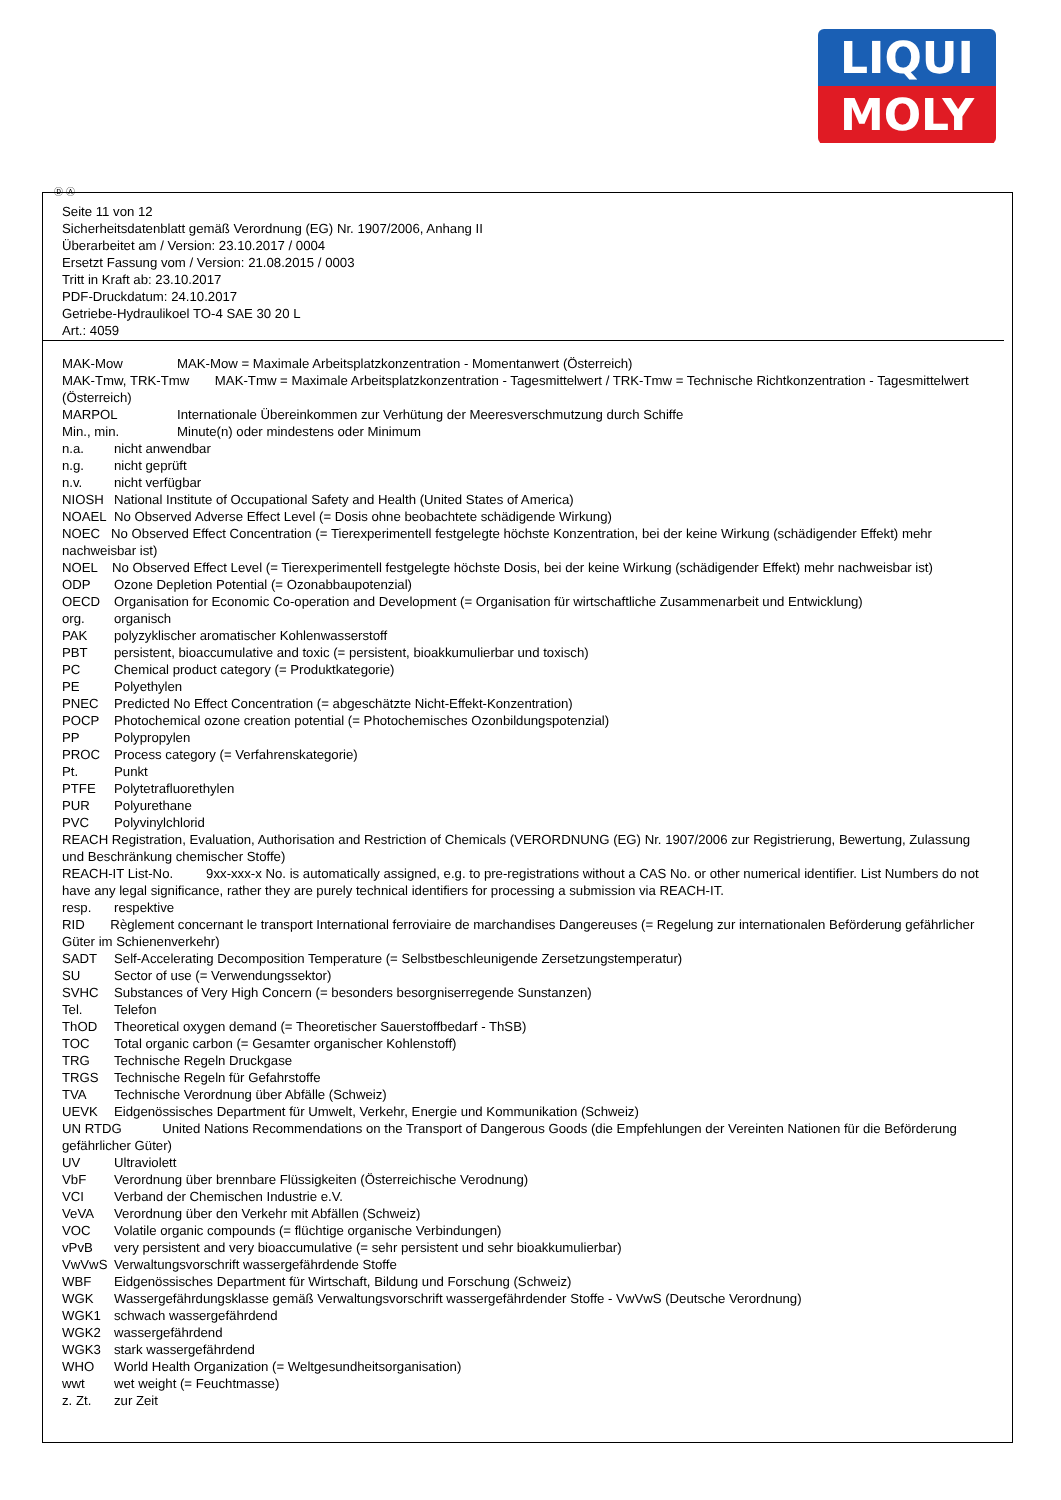LIQUI
MOLY
Ⓓ Ⓐ
Seite 11 von 12
Sicherheitsdatenblatt gemäß Verordnung (EG) Nr. 1907/2006, Anhang II
Überarbeitet am / Version: 23.10.2017 / 0004
Ersetzt Fassung vom / Version: 21.08.2015 / 0003
Tritt in Kraft ab: 23.10.2017
PDF-Druckdatum: 24.10.2017
Getriebe-Hydraulikoel TO-4 SAE 30 20 L
Art.: 4059
MAK-Mow MAK-Mow = Maximale Arbeitsplatzkonzentration - Momentanwert (Österreich)
MAK-Tmw, TRK-Tmw MAK-Tmw = Maximale Arbeitsplatzkonzentration - Tagesmittelwert / TRK-Tmw = Technische Richtkonzentration - Tagesmittelwert (Österreich)
MARPOL Internationale Übereinkommen zur Verhütung der Meeresverschmutzung durch Schiffe
Min., min. Minute(n) oder mindestens oder Minimum
n.a. nicht anwendbar
n.g. nicht geprüft
n.v. nicht verfügbar
NIOSH National Institute of Occupational Safety and Health (United States of America)
NOAEL No Observed Adverse Effect Level (= Dosis ohne beobachtete schädigende Wirkung)
NOEC No Observed Effect Concentration (= Tierexperimentell festgelegte höchste Konzentration, bei der keine Wirkung (schädigender Effekt) mehr nachweisbar ist)
NOEL No Observed Effect Level (= Tierexperimentell festgelegte höchste Dosis, bei der keine Wirkung (schädigender Effekt) mehr nachweisbar ist)
ODP Ozone Depletion Potential (= Ozonabbaupotenzial)
OECD Organisation for Economic Co-operation and Development (= Organisation für wirtschaftliche Zusammenarbeit und Entwicklung)
org. organisch
PAK polyzyklischer aromatischer Kohlenwasserstoff
PBT persistent, bioaccumulative and toxic (= persistent, bioakkumulierbar und toxisch)
PC Chemical product category (= Produktkategorie)
PE Polyethylen
PNEC Predicted No Effect Concentration (= abgeschätzte Nicht-Effekt-Konzentration)
POCP Photochemical ozone creation potential (= Photochemisches Ozonbildungspotenzial)
PP Polypropylen
PROC Process category (= Verfahrenskategorie)
Pt. Punkt
PTFE Polytetrafluorethylen
PUR Polyurethane
PVC Polyvinylchlorid
REACH Registration, Evaluation, Authorisation and Restriction of Chemicals (VERORDNUNG (EG) Nr. 1907/2006 zur Registrierung, Bewertung, Zulassung und Beschränkung chemischer Stoffe)
REACH-IT List-No. 9xx-xxx-x No. is automatically assigned, e.g. to pre-registrations without a CAS No. or other numerical identifier. List Numbers do not have any legal significance, rather they are purely technical identifiers for processing a submission via REACH-IT.
resp. respektive
RID Règlement concernant le transport International ferroviaire de marchandises Dangereuses (= Regelung zur internationalen Beförderung gefährlicher Güter im Schienenverkehr)
SADT Self-Accelerating Decomposition Temperature (= Selbstbeschleunigende Zersetzungstemperatur)
SU Sector of use (= Verwendungssektor)
SVHC Substances of Very High Concern (= besonders besorgniserregende Sunstanzen)
Tel. Telefon
ThOD Theoretical oxygen demand (= Theoretischer Sauerstoffbedarf - ThSB)
TOC Total organic carbon (= Gesamter organischer Kohlenstoff)
TRG Technische Regeln Druckgase
TRGS Technische Regeln für Gefahrstoffe
TVA Technische Verordnung über Abfälle (Schweiz)
UEVK Eidgenössisches Department für Umwelt, Verkehr, Energie und Kommunikation (Schweiz)
UN RTDG United Nations Recommendations on the Transport of Dangerous Goods (die Empfehlungen der Vereinten Nationen für die Beförderung gefährlicher Güter)
UV Ultraviolett
VbF Verordnung über brennbare Flüssigkeiten (Österreichische Verodnung)
VCI Verband der Chemischen Industrie e.V.
VeVA Verordnung über den Verkehr mit Abfällen (Schweiz)
VOC Volatile organic compounds (= flüchtige organische Verbindungen)
vPvB very persistent and very bioaccumulative (= sehr persistent und sehr bioakkumulierbar)
VwVwS Verwaltungsvorschrift wassergefährdende Stoffe
WBF Eidgenössisches Department für Wirtschaft, Bildung und Forschung (Schweiz)
WGK Wassergefährdungsklasse gemäß Verwaltungsvorschrift wassergefährdender Stoffe - VwVwS (Deutsche Verordnung)
WGK1 schwach wassergefährdend
WGK2 wassergefährdend
WGK3 stark wassergefährdend
WHO World Health Organization (= Weltgesundheitsorganisation)
wwt wet weight (= Feuchtmasse)
z. Zt. zur Zeit